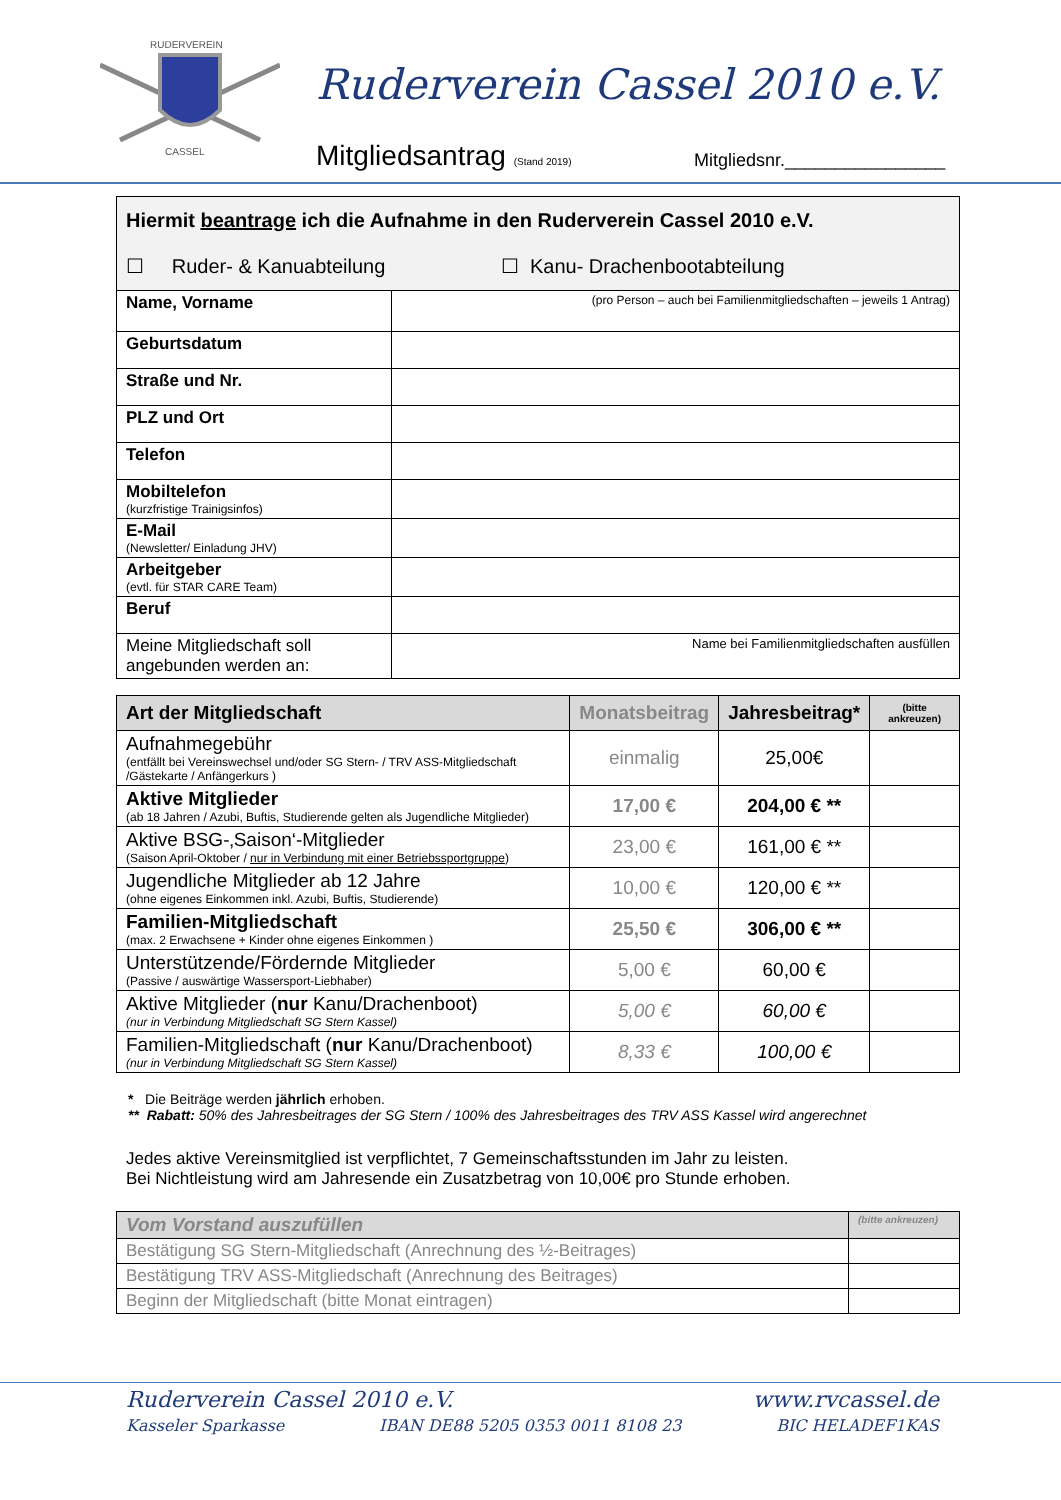RUDERVEREIN
CASSEL
Ruderverein Cassel 2010 e.V.
Mitgliedsantrag (Stand 2019) Mitgliedsnr.________________
| Hiermit beantrage ich die Aufnahme in den Ruderverein Cassel 2010 e.V. ☐ Ruder- & Kanuabteilung ☐ Kanu- Drachenbootabteilung | |
| Name, Vorname | (pro Person – auch bei Familienmitgliedschaften – jeweils 1 Antrag) |
| Geburtsdatum | |
| Straße und Nr. | |
| PLZ und Ort | |
| Telefon | |
| Mobiltelefon (kurzfristige Trainigsinfos) | |
| E-Mail (Newsletter/ Einladung JHV) | |
| Arbeitgeber (evtl. für STAR CARE Team) | |
| Beruf | |
| Meine Mitgliedschaft soll angebunden werden an: | Name bei Familienmitgliedschaften ausfüllen |
| Art der Mitgliedschaft | Monatsbeitrag | Jahresbeitrag* | (bitte ankreuzen) |
| --- | --- | --- | --- |
| Aufnahmegebühr (entfällt bei Vereinswechsel und/oder SG Stern- / TRV ASS-Mitgliedschaft /Gästekarte / Anfängerkurs ) | einmalig | 25,00€ | |
| Aktive Mitglieder (ab 18 Jahren / Azubi, Buftis, Studierende gelten als Jugendliche Mitglieder) | 17,00 € | 204,00 € ** | |
| Aktive BSG-‚Saison‘-Mitglieder (Saison April-Oktober / nur in Verbindung mit einer Betriebssportgruppe ) | 23,00 € | 161,00 € ** | |
| Jugendliche Mitglieder ab 12 Jahre (ohne eigenes Einkommen inkl. Azubi, Buftis, Studierende) | 10,00 € | 120,00 € ** | |
| Familien-Mitgliedschaft (max. 2 Erwachsene + Kinder ohne eigenes Einkommen ) | 25,50 € | 306,00 € ** | |
| Unterstützende/Fördernde Mitglieder (Passive / auswärtige Wassersport-Liebhaber) | 5,00 € | 60,00 € | |
| Aktive Mitglieder ( nur Kanu/Drachenboot) (nur in Verbindung Mitgliedschaft SG Stern Kassel) | 5,00 € | 60,00 € | |
| Familien-Mitgliedschaft ( nur Kanu/Drachenboot) (nur in Verbindung Mitgliedschaft SG Stern Kassel) | 8,33 € | 100,00 € | |
* Die Beiträge werden jährlich erhoben.
** Rabatt: 50% des Jahresbeitrages der SG Stern / 100% des Jahresbeitrages des TRV ASS Kassel wird angerechnet
Jedes aktive Vereinsmitglied ist verpflichtet, 7 Gemeinschaftsstunden im Jahr zu leisten.
Bei Nichtleistung wird am Jahresende ein Zusatzbetrag von 10,00€ pro Stunde erhoben.
| Vom Vorstand auszufüllen | (bitte ankreuzen) |
| Bestätigung SG Stern-Mitgliedschaft (Anrechnung des ½-Beitrages) | |
| Bestätigung TRV ASS-Mitgliedschaft (Anrechnung des Beitrages) | |
| Beginn der Mitgliedschaft (bitte Monat eintragen) | |
Ruderverein Cassel 2010 e.V. www.rvcassel.de
Kasseler Sparkasse IBAN DE88 5205 0353 0011 8108 23 BIC HELADEF1KAS